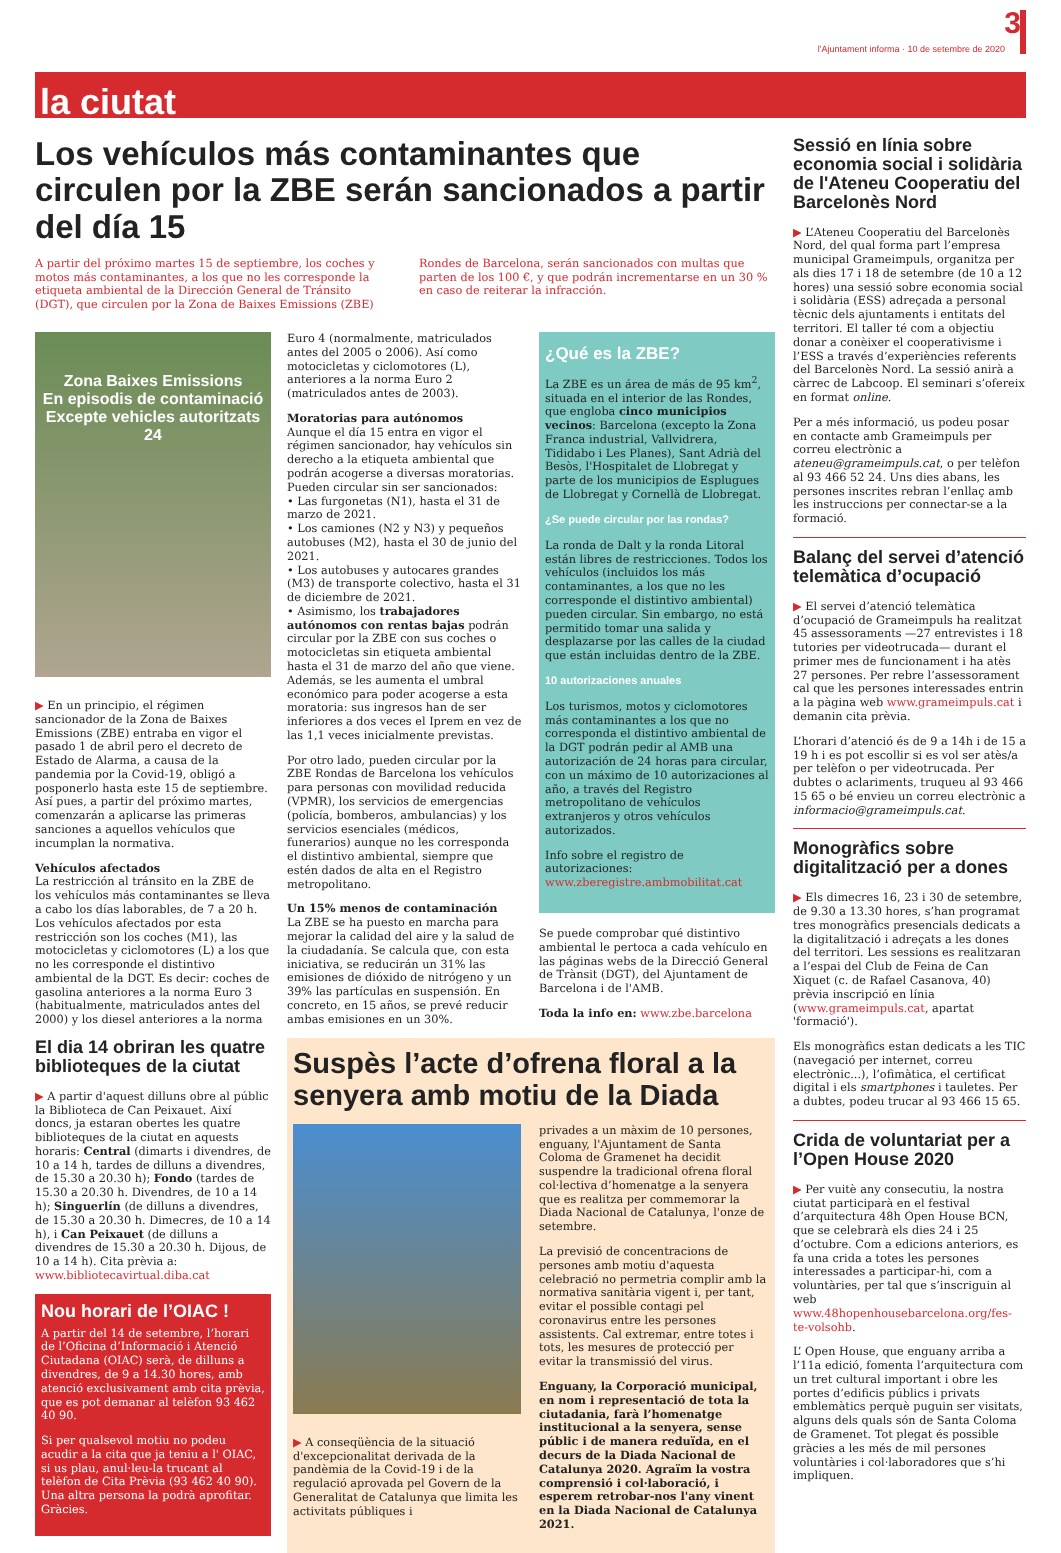l'Ajuntament informa · 10 de setembre de 2020
3
la ciutat
Los vehículos más contaminantes que circulen por la ZBE serán sancionados a partir del día 15
A partir del próximo martes 15 de septiembre, los coches y motos más contaminantes, a los que no les corresponde la etiqueta ambiental de la Dirección General de Tránsito (DGT), que circulen por la Zona de Baixes Emissions (ZBE) Rondes de Barcelona, serán sancionados con multas que parten de los 100 €, y que podrán incrementarse en un 30 % en caso de reiterar la infracción.
Zona Baixes Emissions
En episodis de contaminació
Excepte vehicles autoritzats
24
▶ En un principio, el régimen sancionador de la Zona de Baixes Emissions (ZBE) entraba en vigor el pasado 1 de abril pero el decreto de Estado de Alarma, a causa de la pandemia por la Covid-19, obligó a posponerlo hasta este 15 de septiembre. Así pues, a partir del próximo martes, comenzarán a aplicarse las primeras sanciones a aquellos vehículos que incumplan la normativa.
Vehículos afectados
La restricción al tránsito en la ZBE de los vehículos más contaminantes se lleva a cabo los días laborables, de 7 a 20 h. Los vehículos afectados por esta restricción son los coches (M1), las motocicletas y ciclomotores (L) a los que no les corresponde el distintivo ambiental de la DGT. Es decir: coches de gasolina anteriores a la norma Euro 3 (habitualmente, matriculados antes del 2000) y los diesel anteriores a la norma
Euro 4 (normalmente, matriculados antes del 2005 o 2006). Así como motocicletas y ciclomotores (L), anteriores a la norma Euro 2 (matriculados antes de 2003).
Moratorias para autónomos
Aunque el día 15 entra en vigor el régimen sancionador, hay vehículos sin derecho a la etiqueta ambiental que podrán acogerse a diversas moratorias. Pueden circular sin ser sancionados:
• Las furgonetas (N1), hasta el 31 de marzo de 2021.
• Los camiones (N2 y N3) y pequeños autobuses (M2), hasta el 30 de junio del 2021.
• Los autobuses y autocares grandes (M3) de transporte colectivo, hasta el 31 de diciembre de 2021.
• Asimismo, los trabajadores autónomos con rentas bajas podrán circular por la ZBE con sus coches o motocicletas sin etiqueta ambiental hasta el 31 de marzo del año que viene. Además, se les aumenta el umbral económico para poder acogerse a esta moratoria: sus ingresos han de ser inferiores a dos veces el Iprem en vez de las 1,1 veces inicialmente previstas.
Por otro lado, pueden circular por la ZBE Rondas de Barcelona los vehículos para personas con movilidad reducida (VPMR), los servicios de emergencias (policía, bomberos, ambulancias) y los servicios esenciales (médicos, funerarios) aunque no les corresponda el distintivo ambiental, siempre que estén dados de alta en el Registro metropolitano.
Un 15% menos de contaminación
La ZBE se ha puesto en marcha para mejorar la calidad del aire y la salud de la ciudadanía. Se calcula que, con esta iniciativa, se reducirán un 31% las emisiones de dióxido de nitrógeno y un 39% las partículas en suspensión. En concreto, en 15 años, se prevé reducir ambas emisiones en un 30%.
¿Qué es la ZBE?
La ZBE es un área de más de 95 km<sup>2</sup>, situada en el interior de las Rondes, que engloba cinco municipios vecinos: Barcelona (excepto la Zona Franca industrial, Vallvidrera, Tididabo i Les Planes), Sant Adrià del Besòs, l'Hospitalet de Llobregat y parte de los municipios de Esplugues de Llobregat y Cornellà de Llobregat.
¿Se puede circular por las rondas?
La ronda de Dalt y la ronda Litoral están libres de restricciones. Todos los vehículos (incluidos los más contaminantes, a los que no les corresponde el distintivo ambiental) pueden circular. Sin embargo, no está permitido tomar una salida y desplazarse por las calles de la ciudad que están incluidas dentro de la ZBE.
10 autorizaciones anuales
Los turismos, motos y ciclomotores más contaminantes a los que no corresponda el distintivo ambiental de la DGT podrán pedir al AMB una autorización de 24 horas para circular, con un máximo de 10 autorizaciones al año, a través del Registro metropolitano de vehículos extranjeros y otros vehículos autorizados.
Info sobre el registro de autorizaciones: www.zberegistre.ambmobilitat.cat
Se puede comprobar qué distintivo ambiental le pertoca a cada vehículo en las páginas webs de la Direcció General de Trànsit (DGT), del Ajuntament de Barcelona i de l'AMB.
Toda la info en: www.zbe.barcelona
El dia 14 obriran les quatre biblioteques de la ciutat
▶ A partir d'aquest dilluns obre al públic la Biblioteca de Can Peixauet. Així doncs, ja estaran obertes les quatre biblioteques de la ciutat en aquests horaris: Central (dimarts i divendres, de 10 a 14 h, tardes de dilluns a divendres, de 15.30 a 20.30 h); Fondo (tardes de 15.30 a 20.30 h. Divendres, de 10 a 14 h); Singuerlín (de dilluns a divendres, de 15.30 a 20.30 h. Dimecres, de 10 a 14 h), i Can Peixauet (de dilluns a divendres de 15.30 a 20.30 h. Dijous, de 10 a 14 h). Cita prèvia a: www.bibliotecavirtual.diba.cat
Nou horari de l’OIAC !
A partir del 14 de setembre, l’horari de l’Oficina d’Informació i Atenció Ciutadana (OIAC) serà, de dilluns a divendres, de 9 a 14.30 hores, amb atenció exclusivament amb cita prèvia, que es pot demanar al telèfon 93 462 40 90.
Si per qualsevol motiu no podeu acudir a la cita que ja teniu a l' OIAC, si us plau, anul·leu-la trucant al telèfon de Cita Prèvia (93 462 40 90). Una altra persona la podrà aprofitar. Gràcies.
Suspès l’acte d’ofrena floral a la senyera amb motiu de la Diada
▶ A conseqüència de la situació d'excepcionalitat derivada de la pandèmia de la Covid-19 i de la regulació aprovada pel Govern de la Generalitat de Catalunya que limita les activitats públiques i
privades a un màxim de 10 persones, enguany, l'Ajuntament de Santa Coloma de Gramenet ha decidit suspendre la tradicional ofrena floral col·lectiva d’homenatge a la senyera que es realitza per commemorar la Diada Nacional de Catalunya, l'onze de setembre.
La previsió de concentracions de persones amb motiu d'aquesta celebració no permetria complir amb la normativa sanitària vigent i, per tant, evitar el possible contagi pel coronavirus entre les persones assistents. Cal extremar, entre totes i tots, les mesures de protecció per evitar la transmissió del virus.
Enguany, la Corporació municipal, en nom i representació de tota la ciutadania, farà l’homenatge institucional a la senyera, sense públic i de manera reduïda, en el decurs de la Diada Nacional de Catalunya 2020. Agraïm la vostra comprensió i col·laboració, i esperem retrobar-nos l'any vinent en la Diada Nacional de Catalunya 2021.
Sessió en línia sobre economia social i solidària de l'Ateneu Cooperatiu del Barcelonès Nord
▶ L’Ateneu Cooperatiu del Barcelonès Nord, del qual forma part l’empresa municipal Grameimpuls, organitza per als dies 17 i 18 de setembre (de 10 a 12 hores) una sessió sobre economia social i solidària (ESS) adreçada a personal tècnic dels ajuntaments i entitats del territori. El taller té com a objectiu donar a conèixer el cooperativisme i l’ESS a través d’experiències referents del Barcelonès Nord. La sessió anirà a càrrec de Labcoop. El seminari s’ofereix en format online.
Per a més informació, us podeu posar en contacte amb Grameimpuls per correu electrònic a ateneu@grameimpuls.cat, o per telèfon al 93 466 52 24. Uns dies abans, les persones inscrites rebran l’enllaç amb les instruccions per connectar-se a la formació.
Balanç del servei d’atenció telemàtica d’ocupació
▶ El servei d’atenció telemàtica d’ocupació de Grameimpuls ha realitzat 45 assessoraments —27 entrevistes i 18 tutories per videotrucada— durant el primer mes de funcionament i ha atès 27 persones. Per rebre l’assessorament cal que les persones interessades entrin a la pàgina web www.grameimpuls.cat i demanin cita prèvia.
L’horari d’atenció és de 9 a 14h i de 15 a 19 h i es pot escollir si es vol ser atès/a per telèfon o per videotrucada. Per dubtes o aclariments, truqueu al 93 466 15 65 o bé envieu un correu electrònic a informacio@grameimpuls.cat.
Monogràfics sobre digitalització per a dones
▶ Els dimecres 16, 23 i 30 de setembre, de 9.30 a 13.30 hores, s’han programat tres monogràfics presencials dedicats a la digitalització i adreçats a les dones del territori. Les sessions es realitzaran a l’espai del Club de Feina de Can Xiquet (c. de Rafael Casanova, 40) prèvia inscripció en línia (www.grameimpuls.cat, apartat 'formació').
Els monogràfics estan dedicats a les TIC (navegació per internet, correu electrònic...), l’ofimàtica, el certificat digital i els smartphones i tauletes. Per a dubtes, podeu trucar al 93 466 15 65.
Crida de voluntariat per a l’Open House 2020
▶ Per vuitè any consecutiu, la nostra ciutat participarà en el festival d’arquitectura 48h Open House BCN, que se celebrarà els dies 24 i 25 d’octubre. Com a edicions anteriors, es fa una crida a totes les persones interessades a participar-hi, com a voluntàries, per tal que s’inscriguin al web www.48hopenhousebarcelona.org/fes-te-volsohb.
L’ Open House, que enguany arriba a l’11a edició, fomenta l’arquitectura com un tret cultural important i obre les portes d’edificis públics i privats emblemàtics perquè puguin ser visitats, alguns dels quals són de Santa Coloma de Gramenet. Tot plegat és possible gràcies a les més de mil persones voluntàries i col·laboradores que s’hi impliquen.